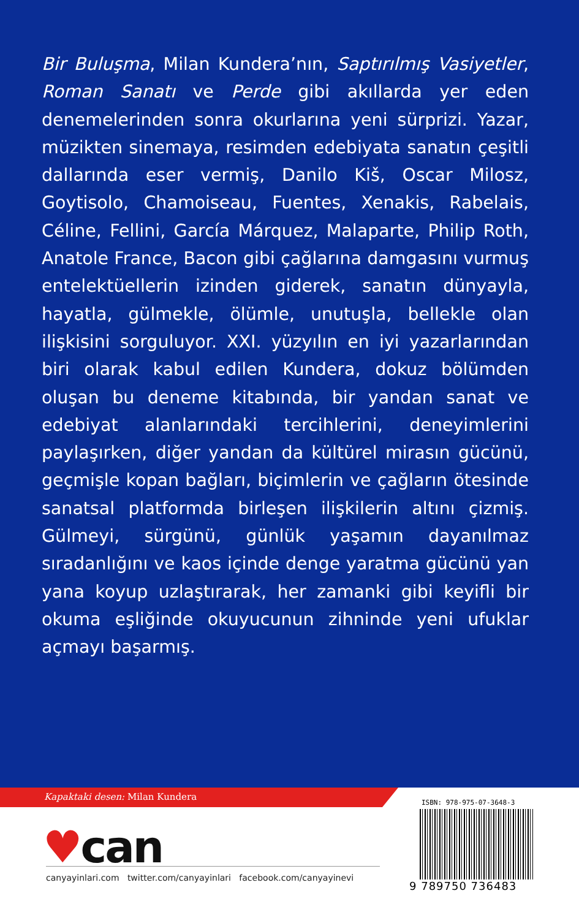Bir Buluşma, Milan Kundera’nın, Saptırılmış Vasiyetler, Roman Sanatı ve Perde gibi akıllarda yer eden denemelerinden sonra okurlarına yeni sürprizi. Yazar, müzikten sinemaya, resimden edebiyata sanatın çeşitli dallarında eser vermiş, Danilo Kiš, Oscar Milosz, Goytisolo, Chamoiseau, Fuentes, Xenakis, Rabelais, Céline, Fellini, García Márquez, Malaparte, Philip Roth, Anatole France, Bacon gibi çağlarına damgasını vurmuş entelektüellerin izinden giderek, sanatın dünyayla, hayatla, gülmekle, ölümle, unutuşla, bellekle olan ilişkisini sorguluyor. XXI. yüzyılın en iyi yazarlarından biri olarak kabul edilen Kundera, dokuz bölümden oluşan bu deneme kitabında, bir yandan sanat ve edebiyat alanlarındaki tercihlerini, deneyimlerini paylaşırken, diğer yandan da kültürel mirasın gücünü, geçmişle kopan bağları, biçimlerin ve çağların ötesinde sanatsal platformda birleşen ilişkilerin altını çizmiş. Gülmeyi, sürgünü, günlük yaşamın dayanılmaz sıradanlığını ve kaos içinde denge yaratma gücünü yan yana koyup uzlaştırarak, her zamanki gibi keyifli bir okuma eşliğinde okuyucunun zihninde yeni ufuklar açmayı başarmış.
Kapaktaki desen: Milan Kundera
♥can
canyayinlari.com twitter.com/canyayinlari facebook.com/canyayinevi
ISBN: 978-975-07-3648-3
9 789750 736483